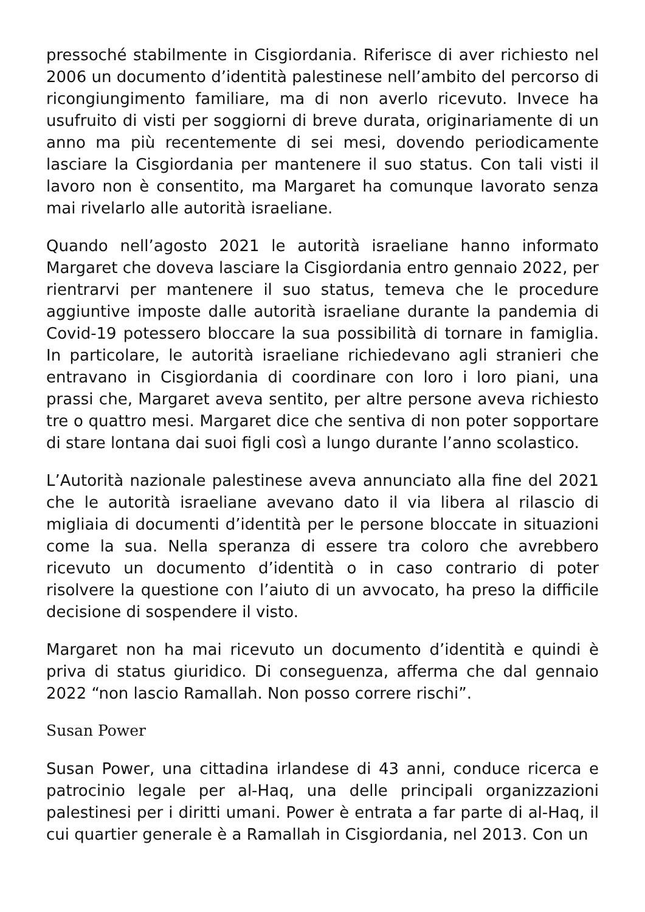pressoché stabilmente in Cisgiordania. Riferisce di aver richiesto nel 2006 un documento d’identità palestinese nell’ambito del percorso di ricongiungimento familiare, ma di non averlo ricevuto. Invece ha usufruito di visti per soggiorni di breve durata, originariamente di un anno ma più recentemente di sei mesi, dovendo periodicamente lasciare la Cisgiordania per mantenere il suo status. Con tali visti il lavoro non è consentito, ma Margaret ha comunque lavorato senza mai rivelarlo alle autorità israeliane.
Quando nell’agosto 2021 le autorità israeliane hanno informato Margaret che doveva lasciare la Cisgiordania entro gennaio 2022, per rientrarvi per mantenere il suo status, temeva che le procedure aggiuntive imposte dalle autorità israeliane durante la pandemia di Covid-19 potessero bloccare la sua possibilità di tornare in famiglia. In particolare, le autorità israeliane richiedevano agli stranieri che entravano in Cisgiordania di coordinare con loro i loro piani, una prassi che, Margaret aveva sentito, per altre persone aveva richiesto tre o quattro mesi. Margaret dice che sentiva di non poter sopportare di stare lontana dai suoi figli così a lungo durante l’anno scolastico.
L’Autorità nazionale palestinese aveva annunciato alla fine del 2021 che le autorità israeliane avevano dato il via libera al rilascio di migliaia di documenti d’identità per le persone bloccate in situazioni come la sua. Nella speranza di essere tra coloro che avrebbero ricevuto un documento d’identità o in caso contrario di poter risolvere la questione con l’aiuto di un avvocato, ha preso la difficile decisione di sospendere il visto.
Margaret non ha mai ricevuto un documento d’identità e quindi è priva di status giuridico. Di conseguenza, afferma che dal gennaio 2022 “non lascio Ramallah. Non posso correre rischi”.
Susan Power
Susan Power, una cittadina irlandese di 43 anni, conduce ricerca e patrocinio legale per al-Haq, una delle principali organizzazioni palestinesi per i diritti umani. Power è entrata a far parte di al-Haq, il cui quartier generale è a Ramallah in Cisgiordania, nel 2013. Con un